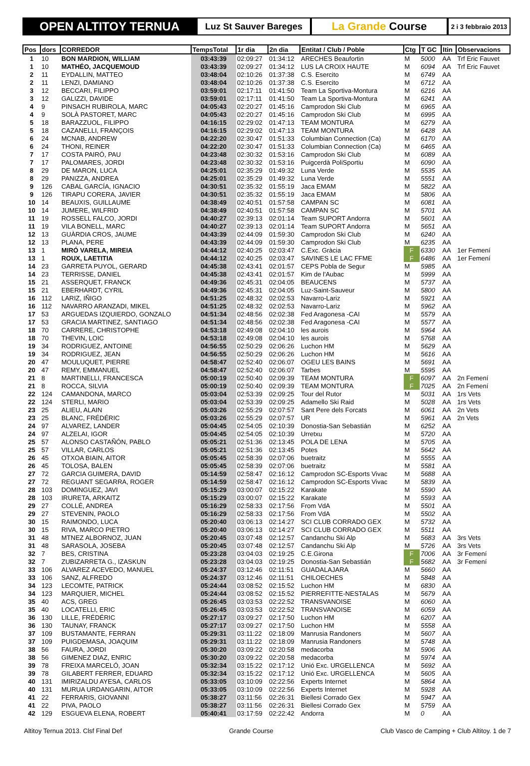OPEN ALTITOY TERNUA
Luz St Sauver Bareges
La Grande Course
2 i 3 febbraio 2013
| Pos | dors | CORREDOR | TempsTotal | 1r dia | 2n dia | Entitat / Club / Poble | Ctg | T GC | Itin | Observacions |
| --- | --- | --- | --- | --- | --- | --- | --- | --- | --- | --- |
| 1 | 10 | BON MARDION, WILLIAM | 03:43:39 | 02:09:27 | 01:34:12 | ARECHES Beaufortin | M | 5000 | AA | Trf Eric Fauvet |
| 1 | 10 | MATHÉO, JACQUEMOUD | 03:43:39 | 02:09:27 | 01:34:12 | LUS LA CROIX HAUTE | M | 6094 | AA | Trf Eric Fauvet |
| 2 | 11 | EYDALLIN, MATTEO | 03:48:04 | 02:10:26 | 01:37:38 | C.S. Esercito | M | 6749 | AA | |
| 2 | 11 | LENZI, DAMIANO | 03:48:04 | 02:10:26 | 01:37:38 | C.S. Esercito | M | 6712 | AA | |
| 3 | 12 | BECCARI, FILIPPO | 03:59:01 | 02:17:11 | 01:41:50 | Team La Sportiva-Montura | M | 6216 | AA | |
| 3 | 12 | GALIZZI, DAVIDE | 03:59:01 | 02:17:11 | 01:41:50 | Team La Sportiva-Montura | M | 6241 | AA | |
| 4 | 9 | PINSACH RUBIROLA, MARC | 04:05:43 | 02:20:27 | 01:45:16 | Camprodon Ski Club | M | 6965 | AA | |
| 4 | 9 | SOLÀ PASTORET, MARC | 04:05:43 | 02:20:27 | 01:45:16 | Camprodon Ski Club | M | 6995 | AA | |
| 5 | 18 | BARAZZUOL, FILIPPO | 04:16:15 | 02:29:02 | 01:47:13 | TEAM MONTURA | M | 6279 | AA | |
| 5 | 18 | CAZANELLI, FRANÇOIS | 04:16:15 | 02:29:02 | 01:47:13 | TEAM MONTURA | M | 6428 | AA | |
| 6 | 24 | MCNAB, ANDREW | 04:22:20 | 02:30:47 | 01:51:33 | Columbian Connection (Ca) | M | 6170 | AA | |
| 6 | 24 | THONI, REINER | 04:22:20 | 02:30:47 | 01:51:33 | Columbian Connection (Ca) | M | 6465 | AA | |
| 7 | 17 | COSTA PAIRÓ, PAU | 04:23:48 | 02:30:32 | 01:53:16 | Camprodon Ski Club | M | 6089 | AA | |
| 7 | 17 | PALOMARES, JORDI | 04:23:48 | 02:30:32 | 01:53:16 | Puigcerdà PoliSportiu | M | 6090 | AA | |
| 8 | 29 | DE MARON, LUCA | 04:25:01 | 02:35:29 | 01:49:32 | Luna Verde | M | 5535 | AA | |
| 8 | 29 | PANIZZA, ANDREA | 04:25:01 | 02:35:29 | 01:49:32 | Luna Verde | M | 5551 | AA | |
| 9 | 126 | CABAL GARCÍA, IGNACIO | 04:30:51 | 02:35:32 | 01:55:19 | Jaca EMAM | M | 5822 | AA | |
| 9 | 126 | TIRAPU CORERA, JAVIER | 04:30:51 | 02:35:32 | 01:55:19 | Jaca EMAM | M | 5806 | AA | |
| 10 | 14 | BEAUXIS, GUILLAUME | 04:38:49 | 02:40:51 | 01:57:58 | CAMPAN SC | M | 6081 | AA | |
| 10 | 14 | JUMERE, WILFRID | 04:38:49 | 02:40:51 | 01:57:58 | CAMPAN SC | M | 5701 | AA | |
| 11 | 19 | ROSSELL FALCO, JORDI | 04:40:27 | 02:39:13 | 02:01:14 | Team SUPORT Andorra | M | 5601 | AA | |
| 11 | 19 | VILA BONELL, MARC | 04:40:27 | 02:39:13 | 02:01:14 | Team SUPORT Andorra | M | 5651 | AA | |
| 12 | 13 | GUÀRDIA CROS, JAUME | 04:43:39 | 02:44:09 | 01:59:30 | Camprodon Ski Club | M | 6240 | AA | |
| 12 | 13 | PLANA, PERE | 04:43:39 | 02:44:09 | 01:59:30 | Camprodon Ski Club | M | 6235 | AA | |
| 13 | 1 | MIRÓ VARELA, MIREIA | 04:44:12 | 02:40:25 | 02:03:47 | C.Exc. Gràcia | F | 6330 | AA | 1er Femení |
| 13 | 1 | ROUX, LAETITIA | 04:44:12 | 02:40:25 | 02:03:47 | SAVINES LE LAC FFME | F | 6486 | AA | 1er Femení |
| 14 | 23 | GARRETA PUYOL, GERARD | 04:45:38 | 02:43:41 | 02:01:57 | CEPS Pobla de Segur | M | 5985 | AA | |
| 14 | 23 | TERRISSE, DANIEL | 04:45:38 | 02:43:41 | 02:01:57 | Kim de l'Aubac | M | 5999 | AA | |
| 15 | 21 | ASSERQUET, FRANCK | 04:49:36 | 02:45:31 | 02:04:05 | BEAUCENS | M | 5737 | AA | |
| 15 | 21 | EBERHARDT, CYRIL | 04:49:36 | 02:45:31 | 02:04:05 | Luz-Saint-Sauveur | M | 5800 | AA | |
| 16 | 112 | LARIZ, IÑIGO | 04:51:25 | 02:48:32 | 02:02:53 | Navarro-Lariz | M | 5921 | AA | |
| 16 | 112 | NAVARRO ARANZADI, MIKEL | 04:51:25 | 02:48:32 | 02:02:53 | Navarro-Lariz | M | 5962 | AA | |
| 17 | 53 | ARGUEDAS IZQUIERDO, GONZALO | 04:51:34 | 02:48:56 | 02:02:38 | Fed Aragonesa -CAI | M | 5579 | AA | |
| 17 | 53 | GRACIA MARTINEZ, SANTIAGO | 04:51:34 | 02:48:56 | 02:02:38 | Fed Aragonesa -CAI | M | 5577 | AA | |
| 18 | 70 | CARRERE, CHRISTOPHE | 04:53:18 | 02:49:08 | 02:04:10 | les aurois | M | 5964 | AA | |
| 18 | 70 | THEVIN, LOIC | 04:53:18 | 02:49:08 | 02:04:10 | les aurois | M | 5768 | AA | |
| 19 | 34 | RODRIGUEZ, ANTOINE | 04:56:55 | 02:50:29 | 02:06:26 | Luchon HM | M | 5629 | AA | |
| 19 | 34 | RODRIGUEZ, JEAN | 04:56:55 | 02:50:29 | 02:06:26 | Luchon HM | M | 5616 | AA | |
| 20 | 47 | MOULUQUET, PIERRE | 04:58:47 | 02:52:40 | 02:06:07 | OGEU LES BAINS | M | 5691 | AA | |
| 20 | 47 | REMY, EMMANUEL | 04:58:47 | 02:52:40 | 02:06:07 | Tarbes | M | 5595 | AA | |
| 21 | 8 | MARTINELLI, FRANCESCA | 05:00:19 | 02:50:40 | 02:09:39 | TEAM MONTURA | F | 6097 | AA | 2n Femení |
| 21 | 8 | ROCCA, SILVIA | 05:00:19 | 02:50:40 | 02:09:39 | TEAM MONTURA | F | 7025 | AA | 2n Femení |
| 22 | 124 | CAMANDONA, MARCO | 05:03:04 | 02:53:39 | 02:09:25 | Tour del Rutor | M | 5031 | AA | 1rs Vets |
| 22 | 124 | STERLI, MARIO | 05:03:04 | 02:53:39 | 02:09:25 | Adamello Ski Raid | M | 5028 | AA | 1rs Vets |
| 23 | 25 | ALIEU, ALAIN | 05:03:26 | 02:55:29 | 02:07:57 | Sant Pere dels Forcats | M | 6061 | AA | 2n Vets |
| 23 | 25 | BLANC, FRÉDÉRIC | 05:03:26 | 02:55:29 | 02:07:57 | UR | M | 5961 | AA | 2n Vets |
| 24 | 97 | ALVAREZ, LANDER | 05:04:45 | 02:54:05 | 02:10:39 | Donostia-San Sebastián | M | 6252 | AA | |
| 24 | 97 | ALZELAI, IGOR | 05:04:45 | 02:54:05 | 02:10:39 | Urretxu | M | 5720 | AA | |
| 25 | 57 | ALONSO CASTAÑÓN, PABLO | 05:05:21 | 02:51:36 | 02:13:45 | POLA DE LENA | M | 5705 | AA | |
| 25 | 57 | VILLAR, CARLOS | 05:05:21 | 02:51:36 | 02:13:45 | Potes | M | 5642 | AA | |
| 26 | 45 | OTXOA BIAIN, AITOR | 05:05:45 | 02:58:39 | 02:07:06 | buetraitz | M | 5555 | AA | |
| 26 | 45 | TOLOSA, BALEN | 05:05:45 | 02:58:39 | 02:07:06 | buetraitz | M | 5581 | AA | |
| 27 | 72 | GARCIA GUIMERA, DAVID | 05:14:59 | 02:58:47 | 02:16:12 | Camprodon SC-Esports Vivac | M | 5688 | AA | |
| 27 | 72 | REGUANT SEGARRA, ROGER | 05:14:59 | 02:58:47 | 02:16:12 | Camprodon SC-Esports Vivac | M | 5839 | AA | |
| 28 | 103 | DOMINGUEZ, JAVI | 05:15:29 | 03:00:07 | 02:15:22 | Karakate | M | 5590 | AA | |
| 28 | 103 | IRURETA, ARKAITZ | 05:15:29 | 03:00:07 | 02:15:22 | Karakate | M | 5593 | AA | |
| 29 | 27 | COLLÉ, ANDREA | 05:16:29 | 02:58:33 | 02:17:56 | From VdA | M | 5501 | AA | |
| 29 | 27 | STEVENIN, PAOLO | 05:16:29 | 02:58:33 | 02:17:56 | From VdA | M | 5502 | AA | |
| 30 | 15 | RAIMONDO, LUCA | 05:20:40 | 03:06:13 | 02:14:27 | SCI CLUB CORRADO GEX | M | 5732 | AA | |
| 30 | 15 | RIVA, MARCO PIETRO | 05:20:40 | 03:06:13 | 02:14:27 | SCI CLUB CORRADO GEX | M | 5511 | AA | |
| 31 | 48 | MTNEZ ALBORNOZ, JUAN | 05:20:45 | 03:07:48 | 02:12:57 | Candanchu Ski Alp | M | 5683 | AA | 3rs Vets |
| 31 | 48 | SARASOLA, JOSEBA | 05:20:45 | 03:07:48 | 02:12:57 | Candanchu Ski Alp | M | 5726 | AA | 3rs Vets |
| 32 | 7 | BES, CRISTINA | 05:23:28 | 03:04:03 | 02:19:25 | C.E.Girona | F | 7006 | AA | 3r Femení |
| 32 | 7 | ZUBIZARRETA G., IZASKUN | 05:23:28 | 03:04:03 | 02:19:25 | Donostia-San Sebastián | F | 5682 | AA | 3r Femení |
| 33 | 106 | ALVAREZ ACEVEDO, MANUEL | 05:24:37 | 03:12:46 | 02:11:51 | GUADALAJARA | M | 5660 | AA | |
| 33 | 106 | SANZ, ALFREDO | 05:24:37 | 03:12:46 | 02:11:51 | CHILOECHES | M | 5848 | AA | |
| 34 | 123 | LECOMTE, PATRICK | 05:24:44 | 03:08:52 | 02:15:52 | Luchon HM | M | 6830 | AA | |
| 34 | 123 | MARQUIER, MICHEL | 05:24:44 | 03:08:52 | 02:15:52 | PIERREFITTE-NESTALAS | M | 5679 | AA | |
| 35 | 40 | ACS, GREG | 05:26:45 | 03:03:53 | 02:22:52 | TRANSVANOISE | M | 6060 | AA | |
| 35 | 40 | LOCATELLI, ERIC | 05:26:45 | 03:03:53 | 02:22:52 | TRANSVANOISE | M | 6059 | AA | |
| 36 | 130 | LILLE, FRÉDÉRIC | 05:27:17 | 03:09:27 | 02:17:50 | Luchon HM | M | 6207 | AA | |
| 36 | 130 | TAUNAY, FRANCK | 05:27:17 | 03:09:27 | 02:17:50 | Luchon HM | M | 5558 | AA | |
| 37 | 109 | BUSTAMANTE, FERRAN | 05:29:31 | 03:11:22 | 02:18:09 | Manrusia Randoners | M | 5607 | AA | |
| 37 | 109 | PUIGDEMASA, JOAQUIM | 05:29:31 | 03:11:22 | 02:18:09 | Manrusia Randoners | M | 5748 | AA | |
| 38 | 56 | FAURA, JORDI | 05:30:20 | 03:09:22 | 02:20:58 | medacorba | M | 5906 | AA | |
| 38 | 56 | GIMENEZ DIAZ, ENRIC | 05:30:20 | 03:09:22 | 02:20:58 | medacorba | M | 5974 | AA | |
| 39 | 78 | FREIXA MARCELÓ, JOAN | 05:32:34 | 03:15:22 | 02:17:12 | Unió Exc. URGELLENCA | M | 5692 | AA | |
| 39 | 78 | GILABERT FERRER, EDUARD | 05:32:34 | 03:15:22 | 02:17:12 | Unió Exc. URGELLENCA | M | 5605 | AA | |
| 40 | 131 | IMIRIZALDU AYESA, CARLOS | 05:33:05 | 03:10:09 | 02:22:56 | Experts Internet | M | 5864 | AA | |
| 40 | 131 | MURUA URDANGARIN, AITOR | 05:33:05 | 03:10:09 | 02:22:56 | Experts Internet | M | 5928 | AA | |
| 41 | 22 | FERRARIS, GIOVANNI | 05:38:27 | 03:11:56 | 02:26:31 | Biellesi Corrado Gex | M | 5947 | AA | |
| 41 | 22 | PIVA, PAOLO | 05:38:27 | 03:11:56 | 02:26:31 | Biellesi Corrado Gex | M | 5759 | AA | |
| 42 | 129 | ESGUEVA ELENA, ROBERT | 05:40:41 | 03:17:59 | 02:22:42 | Andorra | M | 0 | AA | |
Altitoy Ternua 2013. Clsf Final Def Grande Course Club Vasco de Camping + Club Altitoy. 1 de 7